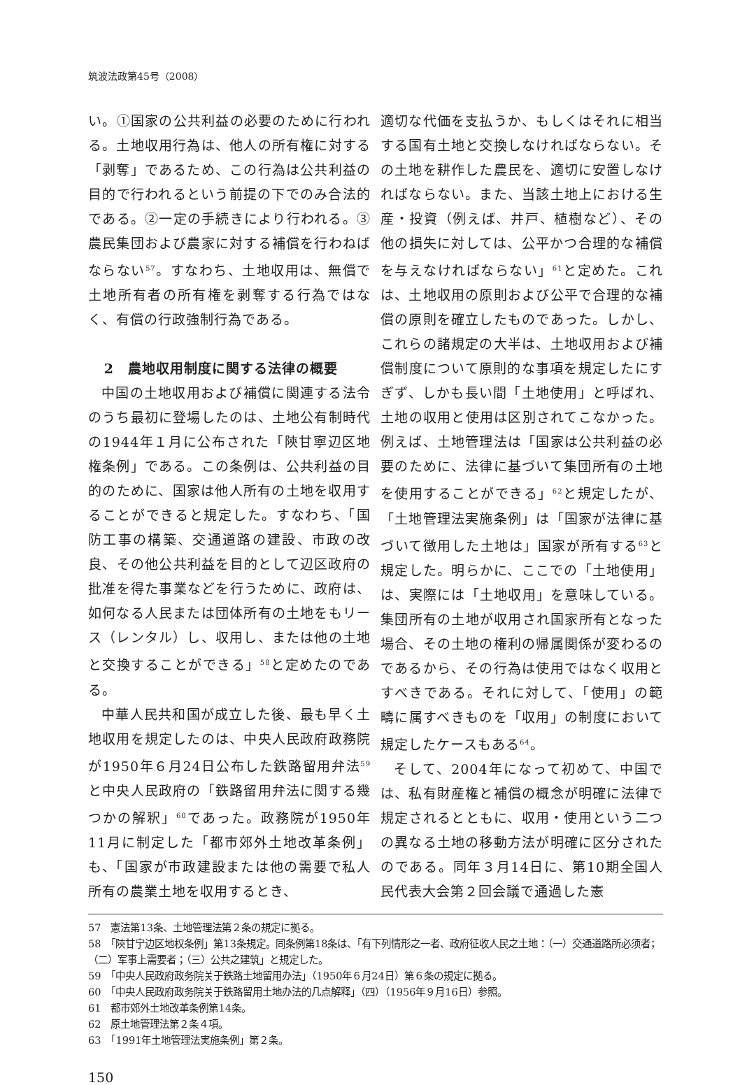筑波法政第45号（2008）
い。①国家の公共利益の必要のために行われる。土地収用行為は、他人の所有権に対する「剥奪」であるため、この行為は公共利益の目的で行われるという前提の下でのみ合法的である。②一定の手続きにより行われる。③農民集団および農家に対する補償を行わねばならない<sup>57</sup>。すなわち、土地収用は、無償で土地所有者の所有権を剥奪する行為ではなく、有償の行政強制行為である。
2　農地収用制度に関する法律の概要
中国の土地収用および補償に関連する法令のうち最初に登場したのは、土地公有制時代の1944年１月に公布された「陝甘寧辺区地権条例」である。この条例は、公共利益の目的のために、国家は他人所有の土地を収用することができると規定した。すなわち、「国防工事の構築、交通道路の建設、市政の改良、その他公共利益を目的として辺区政府の批准を得た事業などを行うために、政府は、如何なる人民または団体所有の土地をもリース（レンタル）し、収用し、または他の土地と交換することができる」<sup>58</sup>と定めたのである。
中華人民共和国が成立した後、最も早く土地収用を規定したのは、中央人民政府政務院が1950年６月24日公布した鉄路留用弁法<sup>59</sup>と中央人民政府の「鉄路留用弁法に関する幾つかの解釈」<sup>60</sup>であった。政務院が1950年11月に制定した「都市郊外土地改革条例」も、「国家が市政建設または他の需要で私人所有の農業土地を収用するとき、
適切な代価を支払うか、もしくはそれに相当する国有土地と交換しなければならない。その土地を耕作した農民を、適切に安置しなければならない。また、当該土地上における生産・投資（例えば、井戸、植樹など）、その他の損失に対しては、公平かつ合理的な補償を与えなければならない」<sup>61</sup>と定めた。これは、土地収用の原則および公平で合理的な補償の原則を確立したものであった。しかし、これらの諸規定の大半は、土地収用および補償制度について原則的な事項を規定したにすぎず、しかも長い間「土地使用」と呼ばれ、土地の収用と使用は区別されてこなかった。例えば、土地管理法は「国家は公共利益の必要のために、法律に基づいて集団所有の土地を使用することができる」<sup>62</sup>と規定したが、「土地管理法実施条例」は「国家が法律に基づいて徴用した土地は」国家が所有する<sup>63</sup>と規定した。明らかに、ここでの「土地使用」は、実際には「土地収用」を意味している。集団所有の土地が収用され国家所有となった場合、その土地の権利の帰属関係が変わるのであるから、その行為は使用ではなく収用とすべきである。それに対して、「使用」の範疇に属すべきものを「収用」の制度において規定したケースもある<sup>64</sup>。
そして、2004年になって初めて、中国では、私有財産権と補償の概念が明確に法律で規定されるとともに、収用・使用という二つの異なる土地の移動方法が明確に区分されたのである。同年３月14日に、第10期全国人民代表大会第２回会議で通過した憲
57　憲法第13条、土地管理法第２条の規定に拠る。
58　「陝甘宁边区地权条例」第13条規定。同条例第18条は、「有下列情形之一者、政府征收人民之土地：（一）交通道路所必须者；（二）军事上需要者；（三）公共之建筑」と規定した。
59　「中央人民政府政务院关于鉄路土地留用办法」（1950年６月24日）第６条の規定に拠る。
60　「中央人民政府政务院关于鉄路留用土地办法的几点解释」（四）（1956年９月16日）参照。
61　都市郊外土地改革条例第14条。
62　原土地管理法第２条４項。
63　「1991年土地管理法実施条例」第２条。
150